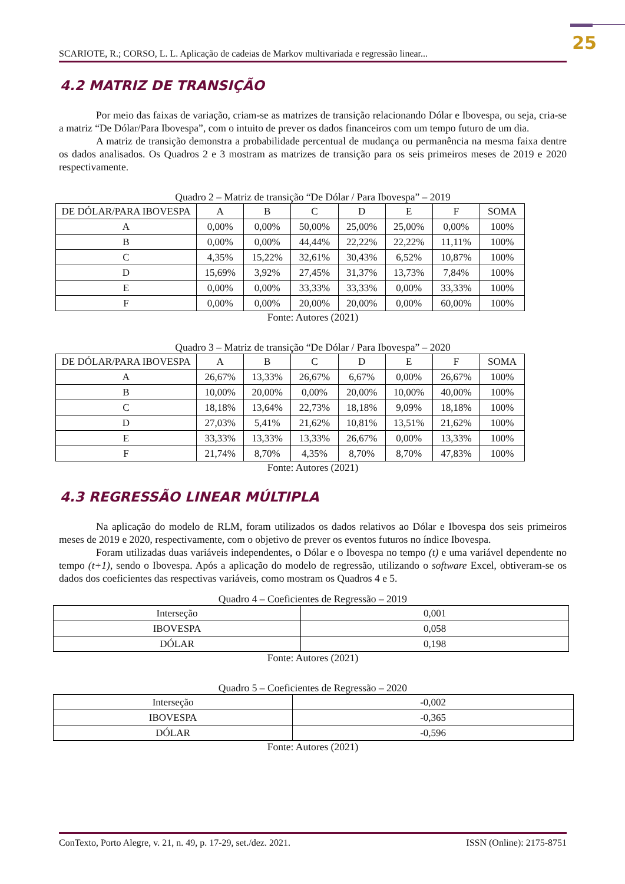25
SCARIOTE, R.; CORSO, L. L. Aplicação de cadeias de Markov multivariada e regressão linear...
4.2 MATRIZ DE TRANSIÇÃO
Por meio das faixas de variação, criam-se as matrizes de transição relacionando Dólar e Ibovespa, ou seja, cria-se a matriz “De Dólar/Para Ibovespa”, com o intuito de prever os dados financeiros com um tempo futuro de um dia.
A matriz de transição demonstra a probabilidade percentual de mudança ou permanência na mesma faixa dentre os dados analisados. Os Quadros 2 e 3 mostram as matrizes de transição para os seis primeiros meses de 2019 e 2020 respectivamente.
Quadro 2 – Matriz de transição “De Dólar / Para Ibovespa” – 2019
| DE DÓLAR/PARA IBOVESPA | A | B | C | D | E | F | SOMA |
| --- | --- | --- | --- | --- | --- | --- | --- |
| A | 0,00% | 0,00% | 50,00% | 25,00% | 25,00% | 0,00% | 100% |
| B | 0,00% | 0,00% | 44,44% | 22,22% | 22,22% | 11,11% | 100% |
| C | 4,35% | 15,22% | 32,61% | 30,43% | 6,52% | 10,87% | 100% |
| D | 15,69% | 3,92% | 27,45% | 31,37% | 13,73% | 7,84% | 100% |
| E | 0,00% | 0,00% | 33,33% | 33,33% | 0,00% | 33,33% | 100% |
| F | 0,00% | 0,00% | 20,00% | 20,00% | 0,00% | 60,00% | 100% |
Fonte: Autores (2021)
Quadro 3 – Matriz de transição “De Dólar / Para Ibovespa” – 2020
| DE DÓLAR/PARA IBOVESPA | A | B | C | D | E | F | SOMA |
| --- | --- | --- | --- | --- | --- | --- | --- |
| A | 26,67% | 13,33% | 26,67% | 6,67% | 0,00% | 26,67% | 100% |
| B | 10,00% | 20,00% | 0,00% | 20,00% | 10,00% | 40,00% | 100% |
| C | 18,18% | 13,64% | 22,73% | 18,18% | 9,09% | 18,18% | 100% |
| D | 27,03% | 5,41% | 21,62% | 10,81% | 13,51% | 21,62% | 100% |
| E | 33,33% | 13,33% | 13,33% | 26,67% | 0,00% | 13,33% | 100% |
| F | 21,74% | 8,70% | 4,35% | 8,70% | 8,70% | 47,83% | 100% |
Fonte: Autores (2021)
4.3 REGRESSÃO LINEAR MÚLTIPLA
Na aplicação do modelo de RLM, foram utilizados os dados relativos ao Dólar e Ibovespa dos seis primeiros meses de 2019 e 2020, respectivamente, com o objetivo de prever os eventos futuros no índice Ibovespa.
Foram utilizadas duas variáveis independentes, o Dólar e o Ibovespa no tempo (t) e uma variável dependente no tempo (t+1), sendo o Ibovespa. Após a aplicação do modelo de regressão, utilizando o software Excel, obtiveram-se os dados dos coeficientes das respectivas variáveis, como mostram os Quadros 4 e 5.
Quadro 4 – Coeficientes de Regressão – 2019
| Interseção | 0,001 |
| IBOVESPA | 0,058 |
| DÓLAR | 0,198 |
Fonte: Autores (2021)
Quadro 5 – Coeficientes de Regressão – 2020
| Interseção | -0,002 |
| IBOVESPA | -0,365 |
| DÓLAR | -0,596 |
Fonte: Autores (2021)
ConTexto, Porto Alegre, v. 21, n. 49, p. 17-29, set./dez. 2021. ISSN (Online): 2175-8751